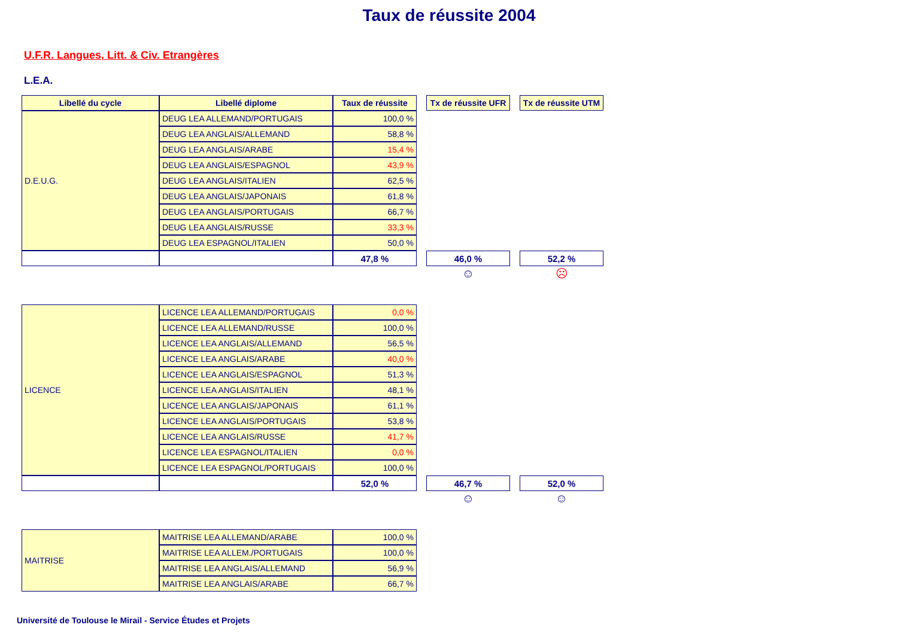Taux de réussite 2004
U.F.R. Langues, Litt. & Civ. Etrangères
L.E.A.
| Libellé du cycle | Libellé diplome | Taux de réussite | | Tx de réussite UFR | | Tx de réussite UTM |
| D.E.U.G. | DEUG LEA ALLEMAND/PORTUGAIS | 100,0 % | | | | |
| | DEUG LEA ANGLAIS/ALLEMAND | 58,8 % | | | | |
| | DEUG LEA ANGLAIS/ARABE | 15,4 % | | | | |
| | DEUG LEA ANGLAIS/ESPAGNOL | 43,9 % | | | | |
| | DEUG LEA ANGLAIS/ITALIEN | 62,5 % | | | | |
| | DEUG LEA ANGLAIS/JAPONAIS | 61,8 % | | | | |
| | DEUG LEA ANGLAIS/PORTUGAIS | 66,7 % | | | | |
| | DEUG LEA ANGLAIS/RUSSE | 33,3 % | | | | |
| | DEUG LEA ESPAGNOL/ITALIEN | 50,0 % | | | | |
| | | 47,8 % | | 46,0 % | | 52,2 % |
| | | | | ☺ | | ☹ |
| LICENCE | LICENCE LEA ALLEMAND/PORTUGAIS | 0,0 % | | | | |
| | LICENCE LEA ALLEMAND/RUSSE | 100,0 % | | | | |
| | LICENCE LEA ANGLAIS/ALLEMAND | 56,5 % | | | | |
| | LICENCE LEA ANGLAIS/ARABE | 40,0 % | | | | |
| | LICENCE LEA ANGLAIS/ESPAGNOL | 51,3 % | | | | |
| | LICENCE LEA ANGLAIS/ITALIEN | 48,1 % | | | | |
| | LICENCE LEA ANGLAIS/JAPONAIS | 61,1 % | | | | |
| | LICENCE LEA ANGLAIS/PORTUGAIS | 53,8 % | | | | |
| | LICENCE LEA ANGLAIS/RUSSE | 41,7 % | | | | |
| | LICENCE LEA ESPAGNOL/ITALIEN | 0,0 % | | | | |
| | LICENCE LEA ESPAGNOL/PORTUGAIS | 100,0 % | | | | |
| | | 52,0 % | | 46,7 % | | 52,0 % |
| | | | | ☺ | | ☺ |
| MAITRISE | MAITRISE LEA ALLEMAND/ARABE | 100,0 % | | | | |
| | MAITRISE LEA ALLEM./PORTUGAIS | 100,0 % | | | | |
| | MAITRISE LEA ANGLAIS/ALLEMAND | 56,9 % | | | | |
| | MAITRISE LEA ANGLAIS/ARABE | 66,7 % | | | | |
Université de Toulouse le Mirail - Service Études et Projets